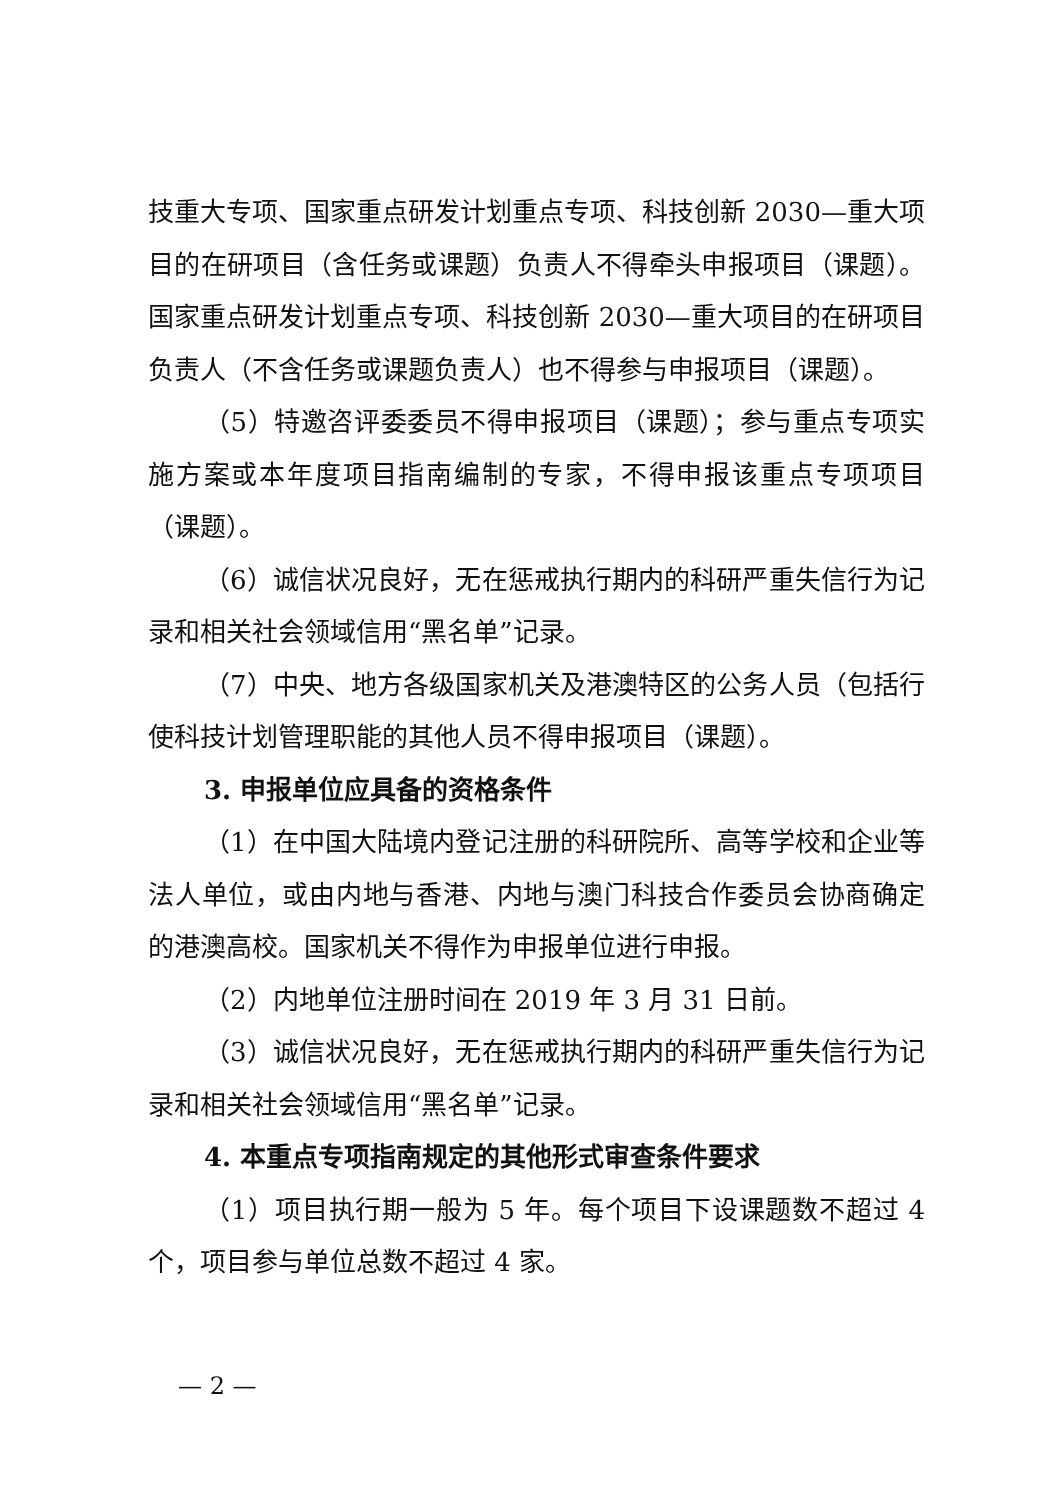技重大专项、国家重点研发计划重点专项、科技创新 2030—重大项目的在研项目（含任务或课题）负责人不得牵头申报项目（课题）。国家重点研发计划重点专项、科技创新 2030—重大项目的在研项目负责人（不含任务或课题负责人）也不得参与申报项目（课题）。
（5）特邀咨评委委员不得申报项目（课题）；参与重点专项实施方案或本年度项目指南编制的专家，不得申报该重点专项项目（课题）。
（6）诚信状况良好，无在惩戒执行期内的科研严重失信行为记录和相关社会领域信用“黑名单”记录。
（7）中央、地方各级国家机关及港澳特区的公务人员（包括行使科技计划管理职能的其他人员不得申报项目（课题）。
3. 申报单位应具备的资格条件
（1）在中国大陆境内登记注册的科研院所、高等学校和企业等法人单位，或由内地与香港、内地与澳门科技合作委员会协商确定的港澳高校。国家机关不得作为申报单位进行申报。
（2）内地单位注册时间在 2019 年 3 月 31 日前。
（3）诚信状况良好，无在惩戒执行期内的科研严重失信行为记录和相关社会领域信用“黑名单”记录。
4. 本重点专项指南规定的其他形式审查条件要求
（1）项目执行期一般为 5 年。每个项目下设课题数不超过 4 个，项目参与单位总数不超过 4 家。
— 2 —